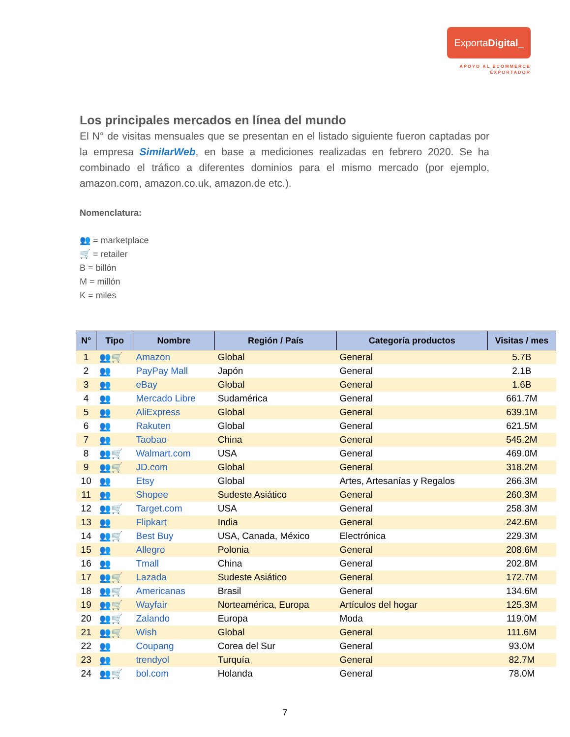ExportaDigital_
APOYO AL ECOMMERCE
EXPORTADOR
Los principales mercados en línea del mundo
El N° de visitas mensuales que se presentan en el listado siguiente fueron captadas por la empresa SimilarWeb, en base a mediciones realizadas en febrero 2020. Se ha combinado el tráfico a diferentes dominios para el mismo mercado (por ejemplo, amazon.com, amazon.co.uk, amazon.de etc.).
Nomenclatura:
👥 = marketplace
🛒 = retailer
B = billón
M = millón
K = miles
| N° | Tipo | Nombre | Región / País | Categoría productos | Visitas / mes |
| --- | --- | --- | --- | --- | --- |
| 1 | 👥🛒 | Amazon | Global | General | 5.7B |
| 2 | 👥 | PayPay Mall | Japón | General | 2.1B |
| 3 | 👥 | eBay | Global | General | 1.6B |
| 4 | 👥 | Mercado Libre | Sudamérica | General | 661.7M |
| 5 | 👥 | AliExpress | Global | General | 639.1M |
| 6 | 👥 | Rakuten | Global | General | 621.5M |
| 7 | 👥 | Taobao | China | General | 545.2M |
| 8 | 👥🛒 | Walmart.com | USA | General | 469.0M |
| 9 | 👥🛒 | JD.com | Global | General | 318.2M |
| 10 | 👥 | Etsy | Global | Artes, Artesanías y Regalos | 266.3M |
| 11 | 👥 | Shopee | Sudeste Asiático | General | 260.3M |
| 12 | 👥🛒 | Target.com | USA | General | 258.3M |
| 13 | 👥 | Flipkart | India | General | 242.6M |
| 14 | 👥🛒 | Best Buy | USA, Canada, México | Electrónica | 229.3M |
| 15 | 👥 | Allegro | Polonia | General | 208.6M |
| 16 | 👥 | Tmall | China | General | 202.8M |
| 17 | 👥🛒 | Lazada | Sudeste Asiático | General | 172.7M |
| 18 | 👥🛒 | Americanas | Brasil | General | 134.6M |
| 19 | 👥🛒 | Wayfair | Norteamérica, Europa | Artículos del hogar | 125.3M |
| 20 | 👥🛒 | Zalando | Europa | Moda | 119.0M |
| 21 | 👥🛒 | Wish | Global | General | 111.6M |
| 22 | 👥 | Coupang | Corea del Sur | General | 93.0M |
| 23 | 👥 | trendyol | Turquía | General | 82.7M |
| 24 | 👥🛒 | bol.com | Holanda | General | 78.0M |
7